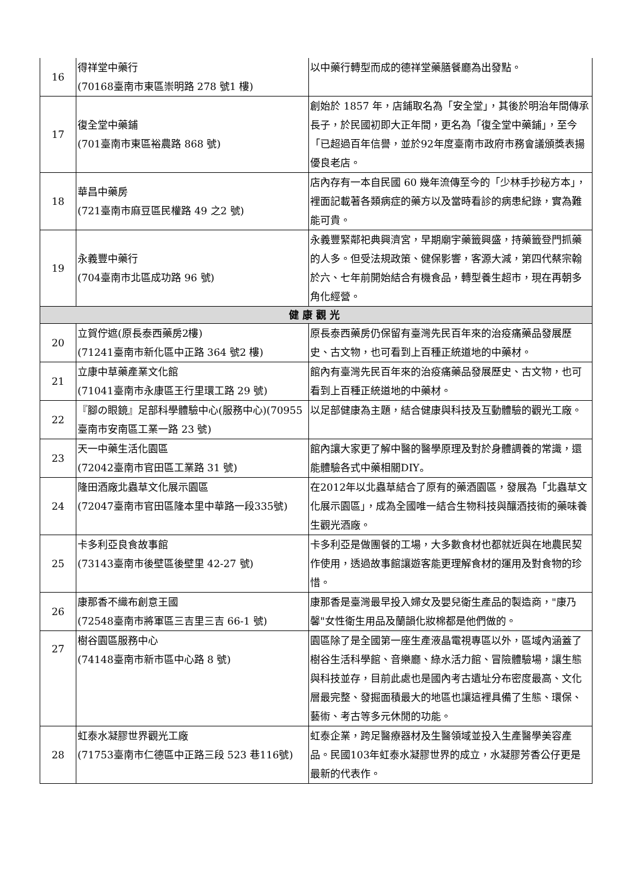| 16 | 得祥堂中藥行 (70168臺南市東區崇明路 278 號1 樓) | 以中藥行轉型而成的德祥堂藥膳餐廳為出發點。 |
| 17 | 復全堂中藥鋪 (701臺南市東區裕農路 868 號) | 創始於 1857 年，店鋪取名為「安全堂」，其後於明治年間傳承長子，於民國初即大正年間，更名為「復全堂中藥鋪」，至今「已超過百年信譽，並於92年度臺南市政府市務會議頒獎表揚優良老店。 |
| 18 | 華昌中藥房 (721臺南市麻豆區民權路 49 之2 號) | 店內存有一本自民國 60 幾年流傳至今的「少林手抄秘方本」，裡面記載著各類病症的藥方以及當時看診的病患紀錄，實為難能可貴。 |
| 19 | 永義豐中藥行 (704臺南市北區成功路 96 號) | 永義豐緊鄰祀典興濟宮，早期廟宇藥籤興盛，持藥籤登門抓藥的人多。但受法規政策、健保影響，客源大減，第四代蔡宗翰於六、七年前開始結合有機食品，轉型養生超市，現在再朝多角化經營。 |
| 健康觀光 | | |
| 20 | 立賀佇遮(原長泰西藥房2樓) (71241臺南市新化區中正路 364 號2 樓) | 原長泰西藥房仍保留有臺灣先民百年來的治疫痛藥品發展歷史、古文物，也可看到上百種正統道地的中藥材。 |
| 21 | 立康中草藥產業文化館 (71041臺南市永康區王行里環工路 29 號) | 館內有臺灣先民百年來的治疫痛藥品發展歷史、古文物，也可看到上百種正統道地的中藥材。 |
| 22 | 『腳の眼鏡』足部科學體驗中心(服務中心)(70955臺南市安南區工業一路 23 號) | 以足部健康為主題，結合健康與科技及互動體驗的觀光工廠。 |
| 23 | 天一中藥生活化園區 (72042臺南市官田區工業路 31 號) | 館內讓大家更了解中醫的醫學原理及對於身體調養的常識，還能體驗各式中藥相關DIY。 |
| 24 | 隆田酒廠北蟲草文化展示園區 (72047臺南市官田區隆本里中華路一段335號) | 在2012年以北蟲草結合了原有的藥酒園區，發展為「北蟲草文化展示園區」，成為全國唯一結合生物科技與釀酒技術的藥味養生觀光酒廠。 |
| 25 | 卡多利亞良食故事館 (73143臺南市後壁區後壁里 42-27 號) | 卡多利亞是做團餐的工場，大多數食材也都就近與在地農民契作使用，透過故事館讓遊客能更理解食材的運用及對食物的珍惜。 |
| 26 | 康那香不織布創意王國 (72548臺南市將軍區三吉里三吉 66-1 號) | 康那香是臺灣最早投入婦女及嬰兒衛生產品的製造商，"康乃馨"女性衛生用品及蘭韻化妝棉都是他們做的。 |
| 27 | 樹谷園區服務中心 (74148臺南市新市區中心路 8 號) | 園區除了是全國第一座生產液晶電視專區以外，區域內涵蓋了樹谷生活科學館、音樂廳、綠水活力館、冒險體驗場，讓生態與科技並存，目前此處也是國內考古遺址分布密度最高、文化層最完整、發掘面積最大的地區也讓這裡具備了生態、環保、藝術、考古等多元休閒的功能。 |
| 28 | 虹泰水凝膠世界觀光工廠 (71753臺南市仁德區中正路三段 523 巷116號) | 虹泰企業，跨足醫療器材及生醫領域並投入生產醫學美容產品。民國103年虹泰水凝膠世界的成立，水凝膠芳香公仔更是最新的代表作。 |